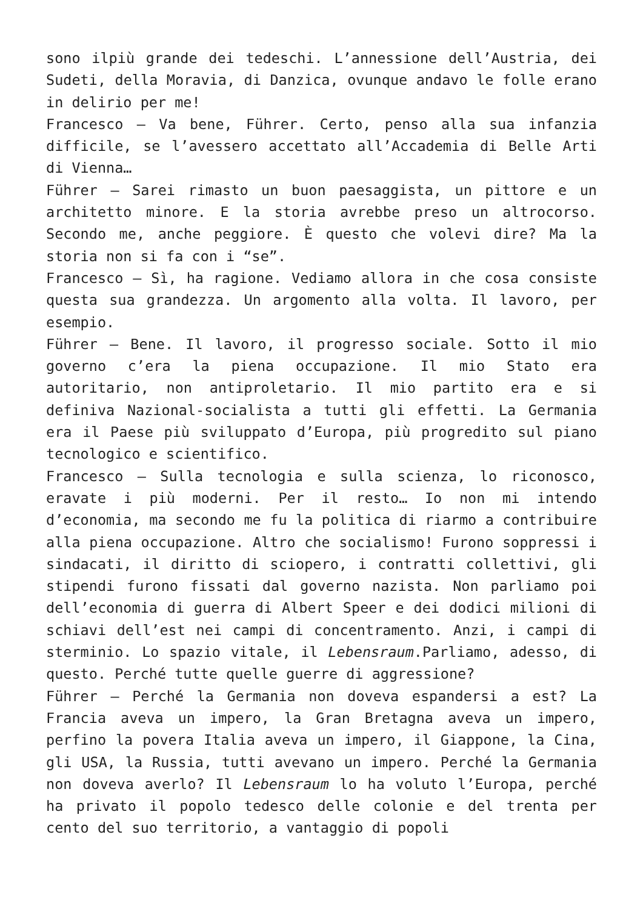sono ilpiù grande dei tedeschi. L’annessione dell’Austria, dei Sudeti, della Moravia, di Danzica, ovunque andavo le folle erano in delirio per me!
Francesco – Va bene, Führer. Certo, penso alla sua infanzia difficile, se l’avessero accettato all’Accademia di Belle Arti di Vienna…
Führer – Sarei rimasto un buon paesaggista, un pittore e un architetto minore. E la storia avrebbe preso un altrocorso. Secondo me, anche peggiore. È questo che volevi dire? Ma la storia non si fa con i “se”.
Francesco – Sì, ha ragione. Vediamo allora in che cosa consiste questa sua grandezza. Un argomento alla volta. Il lavoro, per esempio.
Führer – Bene. Il lavoro, il progresso sociale. Sotto il mio governo c’era la piena occupazione. Il mio Stato era autoritario, non antiproletario. Il mio partito era e si definiva Nazional-socialista a tutti gli effetti. La Germania era il Paese più sviluppato d’Europa, più progredito sul piano tecnologico e scientifico.
Francesco – Sulla tecnologia e sulla scienza, lo riconosco, eravate i più moderni. Per il resto… Io non mi intendo d’economia, ma secondo me fu la politica di riarmo a contribuire alla piena occupazione. Altro che socialismo! Furono soppressi i sindacati, il diritto di sciopero, i contratti collettivi, gli stipendi furono fissati dal governo nazista. Non parliamo poi dell’economia di guerra di Albert Speer e dei dodici milioni di schiavi dell’est nei campi di concentramento. Anzi, i campi di sterminio. Lo spazio vitale, il Lebensraum.Parliamo, adesso, di questo. Perché tutte quelle guerre di aggressione?
Führer – Perché la Germania non doveva espandersi a est? La Francia aveva un impero, la Gran Bretagna aveva un impero, perfino la povera Italia aveva un impero, il Giappone, la Cina, gli USA, la Russia, tutti avevano un impero. Perché la Germania non doveva averlo? Il Lebensraum lo ha voluto l’Europa, perché ha privato il popolo tedesco delle colonie e del trenta per cento del suo territorio, a vantaggio di popoli